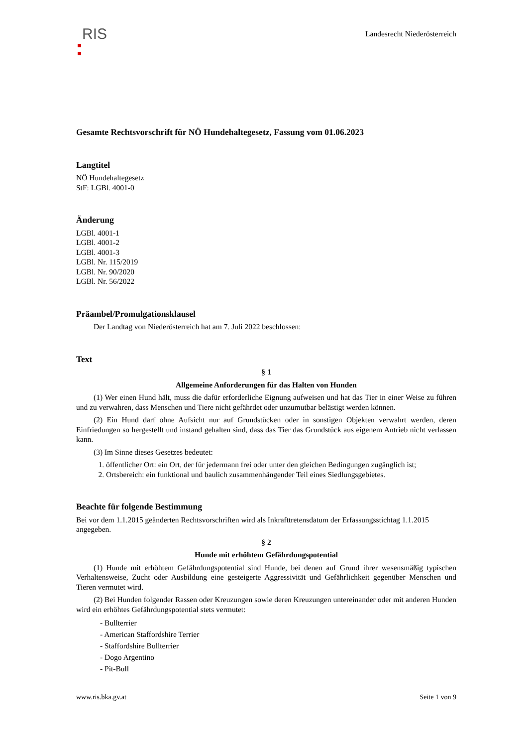RIS
Landesrecht Niederösterreich
Gesamte Rechtsvorschrift für NÖ Hundehaltegesetz, Fassung vom 01.06.2023
Langtitel
NÖ Hundehaltegesetz
StF: LGBl. 4001-0
Änderung
LGBl. 4001-1
LGBl. 4001-2
LGBl. 4001-3
LGBl. Nr. 115/2019
LGBl. Nr. 90/2020
LGBl. Nr. 56/2022
Präambel/Promulgationsklausel
Der Landtag von Niederösterreich hat am 7. Juli 2022 beschlossen:
Text
§ 1
Allgemeine Anforderungen für das Halten von Hunden
(1) Wer einen Hund hält, muss die dafür erforderliche Eignung aufweisen und hat das Tier in einer Weise zu führen und zu verwahren, dass Menschen und Tiere nicht gefährdet oder unzumutbar belästigt werden können.
(2) Ein Hund darf ohne Aufsicht nur auf Grundstücken oder in sonstigen Objekten verwahrt werden, deren Einfriedungen so hergestellt und instand gehalten sind, dass das Tier das Grundstück aus eigenem Antrieb nicht verlassen kann.
(3) Im Sinne dieses Gesetzes bedeutet:
1. öffentlicher Ort: ein Ort, der für jedermann frei oder unter den gleichen Bedingungen zugänglich ist;
2. Ortsbereich: ein funktional und baulich zusammenhängender Teil eines Siedlungsgebietes.
Beachte für folgende Bestimmung
Bei vor dem 1.1.2015 geänderten Rechtsvorschriften wird als Inkrafttretensdatum der Erfassungsstichtag 1.1.2015 angegeben.
§ 2
Hunde mit erhöhtem Gefährdungspotential
(1) Hunde mit erhöhtem Gefährdungspotential sind Hunde, bei denen auf Grund ihrer wesensmäßig typischen Verhaltensweise, Zucht oder Ausbildung eine gesteigerte Aggressivität und Gefährlichkeit gegenüber Menschen und Tieren vermutet wird.
(2) Bei Hunden folgender Rassen oder Kreuzungen sowie deren Kreuzungen untereinander oder mit anderen Hunden wird ein erhöhtes Gefährdungspotential stets vermutet:
- Bullterrier
- American Staffordshire Terrier
- Staffordshire Bullterrier
- Dogo Argentino
- Pit-Bull
www.ris.bka.gv.at Seite 1 von 9